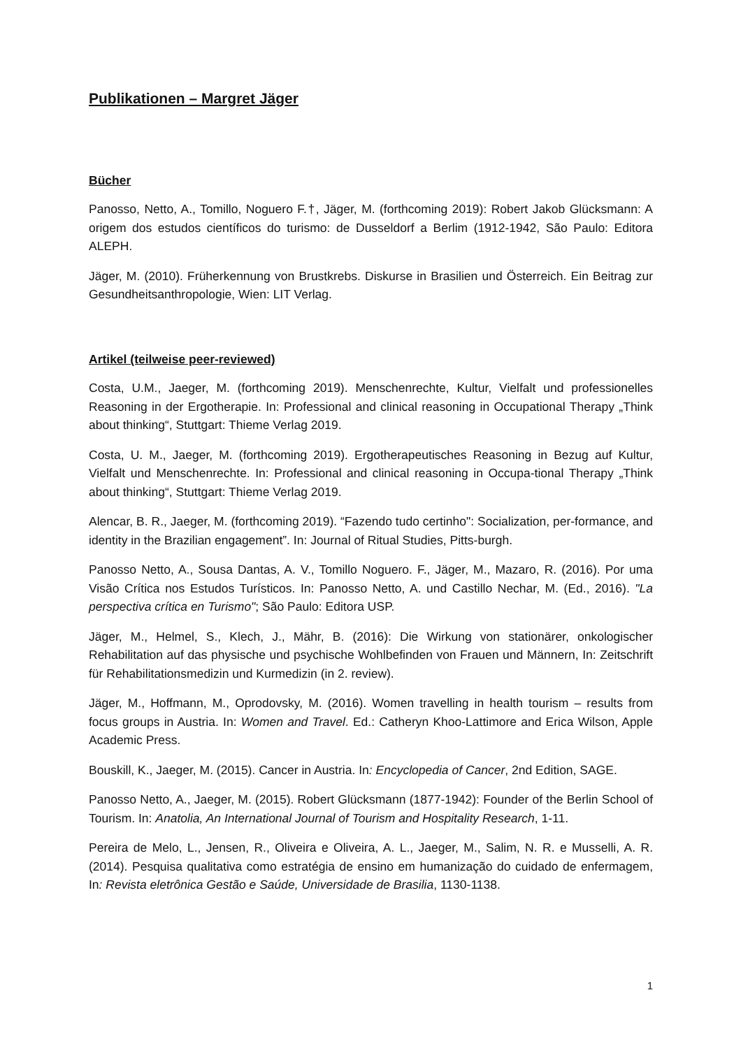Publikationen – Margret Jäger
Bücher
Panosso, Netto, A., Tomillo, Noguero F.†, Jäger, M. (forthcoming 2019): Robert Jakob Glücksmann: A origem dos estudos científicos do turismo: de Dusseldorf a Berlim (1912-1942, São Paulo: Editora ALEPH.
Jäger, M. (2010). Früherkennung von Brustkrebs. Diskurse in Brasilien und Österreich. Ein Beitrag zur Gesundheitsanthropologie, Wien: LIT Verlag.
Artikel (teilweise peer-reviewed)
Costa, U.M., Jaeger, M. (forthcoming 2019). Menschenrechte, Kultur, Vielfalt und professionelles Reasoning in der Ergotherapie. In: Professional and clinical reasoning in Occupational Therapy „Think about thinking“, Stuttgart: Thieme Verlag 2019.
Costa, U. M., Jaeger, M. (forthcoming 2019). Ergotherapeutisches Reasoning in Bezug auf Kultur, Vielfalt und Menschenrechte. In: Professional and clinical reasoning in Occupa-tional Therapy „Think about thinking“, Stuttgart: Thieme Verlag 2019.
Alencar, B. R., Jaeger, M. (forthcoming 2019). “Fazendo tudo certinho": Socialization, per-formance, and identity in the Brazilian engagement”. In: Journal of Ritual Studies, Pitts-burgh.
Panosso Netto, A., Sousa Dantas, A. V., Tomillo Noguero. F., Jäger, M., Mazaro, R. (2016). Por uma Visão Crítica nos Estudos Turísticos. In: Panosso Netto, A. und Castillo Nechar, M. (Ed., 2016). "La perspectiva crítica en Turismo"; São Paulo: Editora USP.
Jäger, M., Helmel, S., Klech, J., Mähr, B. (2016): Die Wirkung von stationärer, onkologischer Rehabilitation auf das physische und psychische Wohlbefinden von Frauen und Männern, In: Zeitschrift für Rehabilitationsmedizin und Kurmedizin (in 2. review).
Jäger, M., Hoffmann, M., Oprodovsky, M. (2016). Women travelling in health tourism – results from focus groups in Austria. In: Women and Travel. Ed.: Catheryn Khoo-Lattimore and Erica Wilson, Apple Academic Press.
Bouskill, K., Jaeger, M. (2015). Cancer in Austria. In: Encyclopedia of Cancer, 2nd Edition, SAGE.
Panosso Netto, A., Jaeger, M. (2015). Robert Glücksmann (1877-1942): Founder of the Berlin School of Tourism. In: Anatolia, An International Journal of Tourism and Hospitality Research, 1-11.
Pereira de Melo, L., Jensen, R., Oliveira e Oliveira, A. L., Jaeger, M., Salim, N. R. e Musselli, A. R. (2014). Pesquisa qualitativa como estratégia de ensino em humanização do cuidado de enfermagem, In: Revista eletrônica Gestão e Saúde, Universidade de Brasilia, 1130-1138.
1